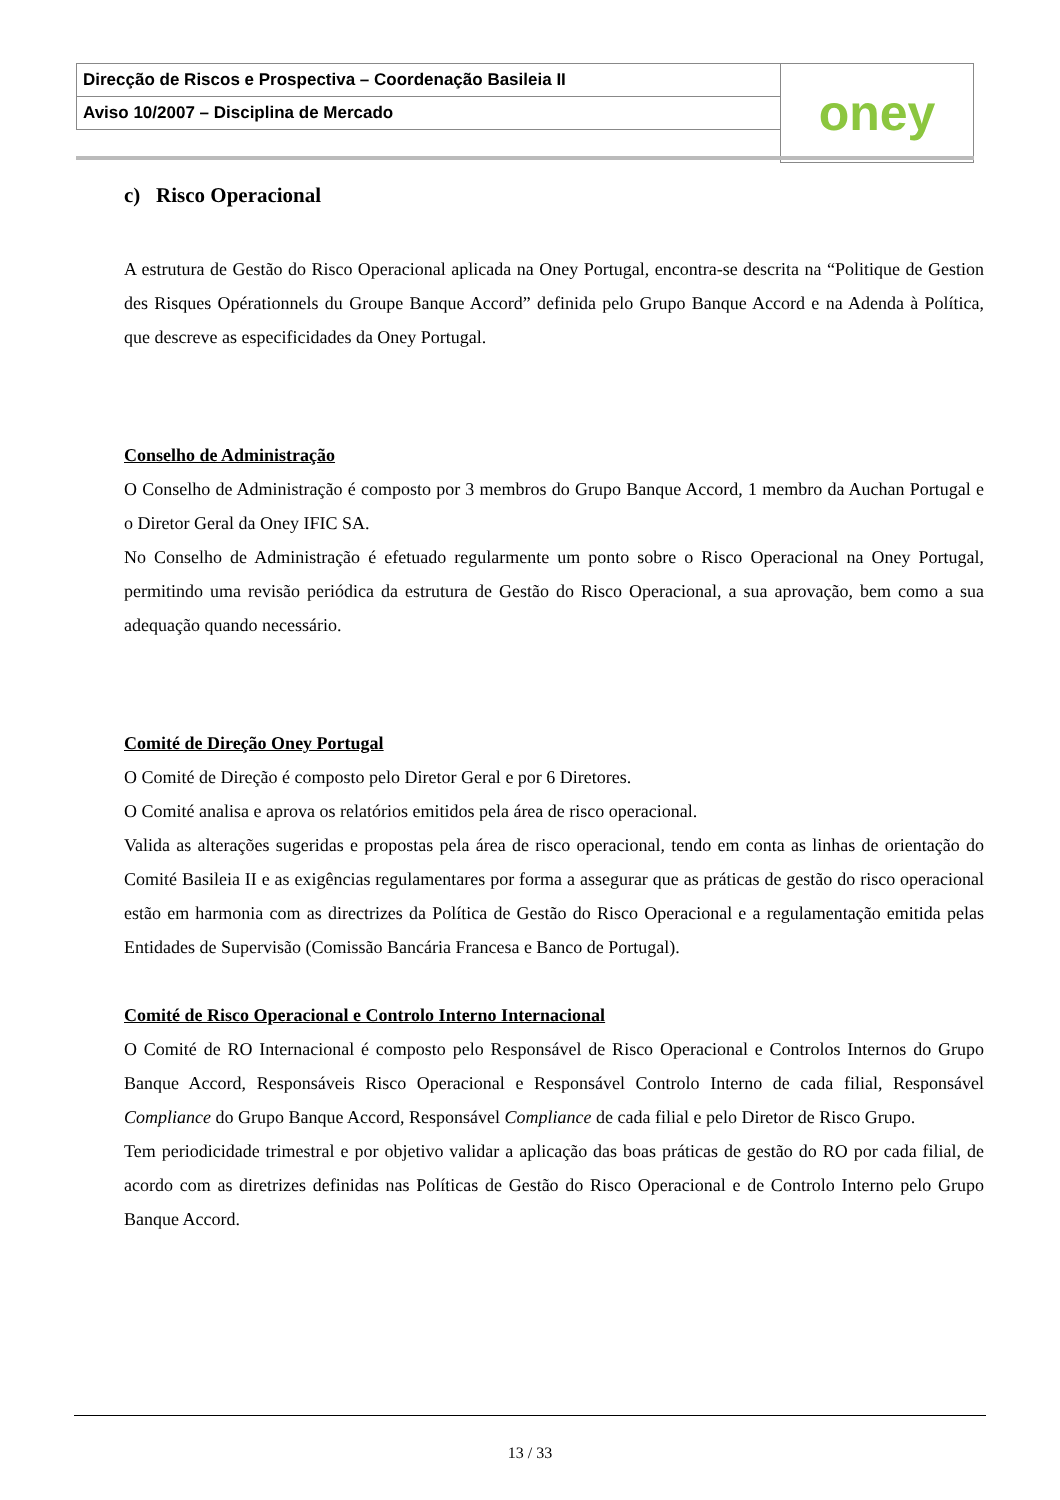| Direcção de Riscos e Prospectiva – Coordenação Basileia II | oney |
| Aviso 10/2007 – Disciplina de Mercado | |
c) Risco Operacional
A estrutura de Gestão do Risco Operacional aplicada na Oney Portugal, encontra-se descrita na “Politique de Gestion des Risques Opérationnels du Groupe Banque Accord” definida pelo Grupo Banque Accord e na Adenda à Política, que descreve as especificidades da Oney Portugal.
Conselho de Administração
O Conselho de Administração é composto por 3 membros do Grupo Banque Accord, 1 membro da Auchan Portugal e o Diretor Geral da Oney IFIC SA.
No Conselho de Administração é efetuado regularmente um ponto sobre o Risco Operacional na Oney Portugal, permitindo uma revisão periódica da estrutura de Gestão do Risco Operacional, a sua aprovação, bem como a sua adequação quando necessário.
Comité de Direção Oney Portugal
O Comité de Direção é composto pelo Diretor Geral e por 6 Diretores.
O Comité analisa e aprova os relatórios emitidos pela área de risco operacional.
Valida as alterações sugeridas e propostas pela área de risco operacional, tendo em conta as linhas de orientação do Comité Basileia II e as exigências regulamentares por forma a assegurar que as práticas de gestão do risco operacional estão em harmonia com as directrizes da Política de Gestão do Risco Operacional e a regulamentação emitida pelas Entidades de Supervisão (Comissão Bancária Francesa e Banco de Portugal).
Comité de Risco Operacional e Controlo Interno Internacional
O Comité de RO Internacional é composto pelo Responsável de Risco Operacional e Controlos Internos do Grupo Banque Accord, Responsáveis Risco Operacional e Responsável Controlo Interno de cada filial, Responsável Compliance do Grupo Banque Accord, Responsável Compliance de cada filial e pelo Diretor de Risco Grupo.
Tem periodicidade trimestral e por objetivo validar a aplicação das boas práticas de gestão do RO por cada filial, de acordo com as diretrizes definidas nas Políticas de Gestão do Risco Operacional e de Controlo Interno pelo Grupo Banque Accord.
13 / 33